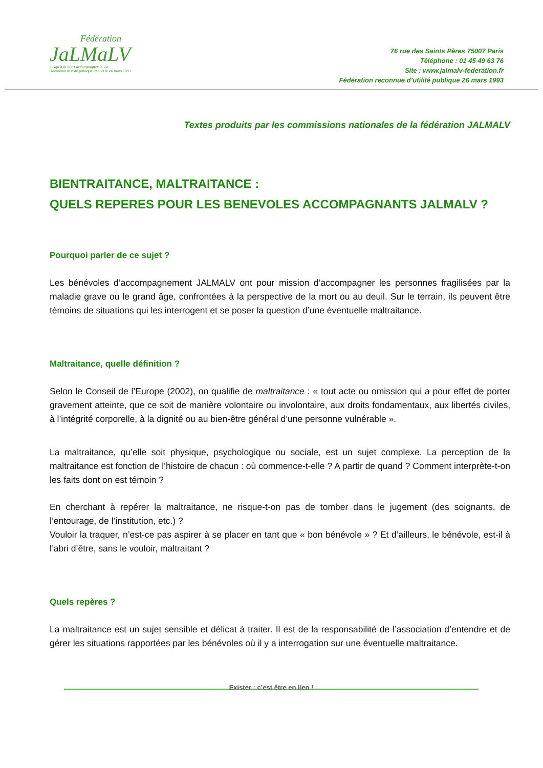Fédération
JaLMaLV
Jusqu'à la mort accompagner la vie
Reconnue d'utilité publique depuis le 26 mars 1993
76 rue des Saints Pères 75007 Paris
Téléphone : 01 45 49 63 76
Site : www.jalmalv-federation.fr
Fédération reconnue d’utilité publique 26 mars 1993
Textes produits par les commissions nationales de la fédération JALMALV
BIENTRAITANCE, MALTRAITANCE :
QUELS REPERES POUR LES BENEVOLES ACCOMPAGNANTS JALMALV ?
Pourquoi parler de ce sujet ?
Les bénévoles d’accompagnement JALMALV ont pour mission d’accompagner les personnes fragilisées par la maladie grave ou le grand âge, confrontées à la perspective de la mort ou au deuil. Sur le terrain, ils peuvent être témoins de situations qui les interrogent et se poser la question d’une éventuelle maltraitance.
Maltraitance, quelle définition ?
Selon le Conseil de l’Europe (2002), on qualifie de maltraitance : « tout acte ou omission qui a pour effet de porter gravement atteinte, que ce soit de manière volontaire ou involontaire, aux droits fondamentaux, aux libertés civiles, à l’intégrité corporelle, à la dignité ou au bien-être général d’une personne vulnérable ».
La maltraitance, qu’elle soit physique, psychologique ou sociale, est un sujet complexe. La perception de la maltraitance est fonction de l’histoire de chacun : où commence-t-elle ? A partir de quand ? Comment interprète-t-on les faits dont on est témoin ?
En cherchant à repérer la maltraitance, ne risque-t-on pas de tomber dans le jugement (des soignants, de l’entourage, de l’institution, etc.) ?
Vouloir la traquer, n’est-ce pas aspirer à se placer en tant que « bon bénévole » ? Et d’ailleurs, le bénévole, est-il à l’abri d’être, sans le vouloir, maltraitant ?
Quels repères ?
La maltraitance est un sujet sensible et délicat à traiter. Il est de la responsabilité de l’association d’entendre et de gérer les situations rapportées par les bénévoles où il y a interrogation sur une éventuelle maltraitance.
Exister : c’est être en lien !